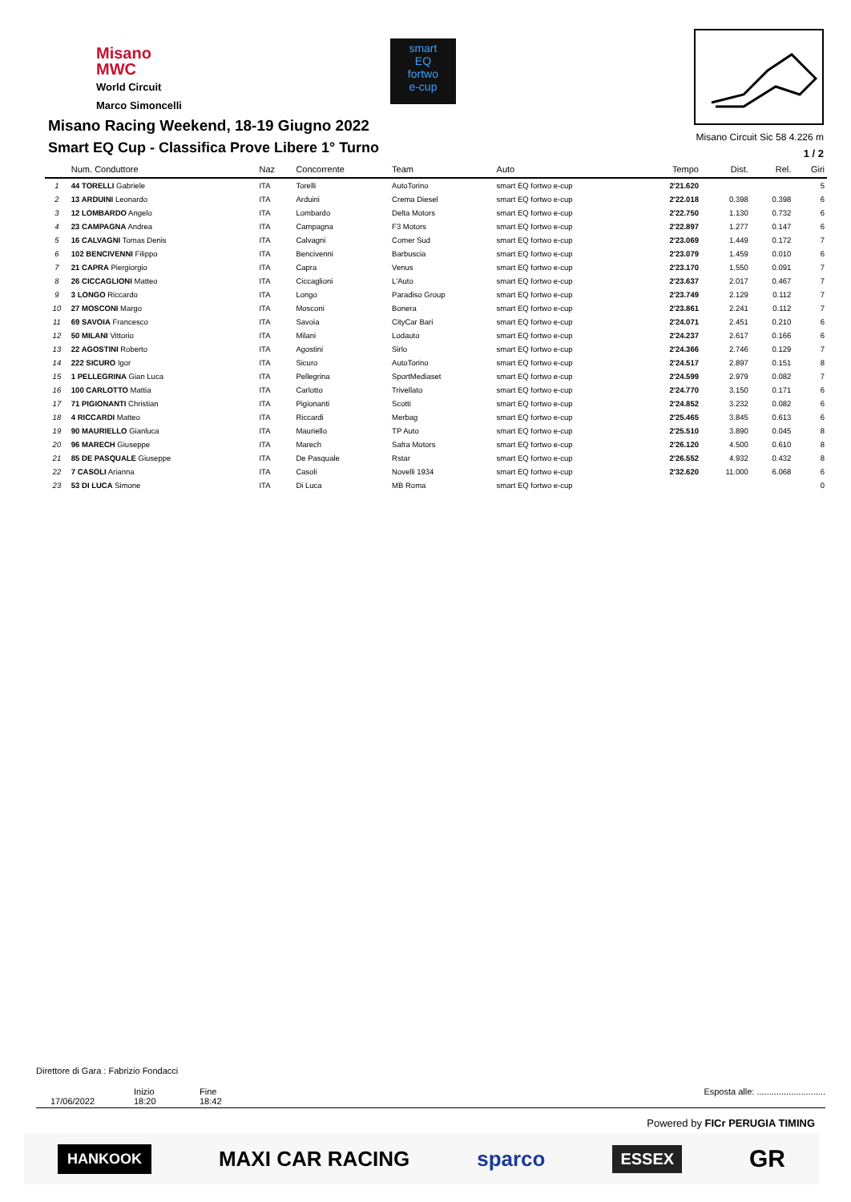Misano
MWC
World Circuit
Marco Simoncelli
smart
EQ
fortwo
e-cup
Misano Racing Weekend, 18-19 Giugno 2022
Smart EQ Cup - Classifica Prove Libere 1° Turno
Misano Circuit Sic 58 4.226 m
1 / 2
| | Num. Conduttore | Naz | Concorrente | Team | Auto | Tempo | Dist. | Rel. | Giri |
| --- | --- | --- | --- | --- | --- | --- | --- | --- | --- |
| 1 | 44 TORELLI Gabriele | ITA | Torelli | AutoTorino | smart EQ fortwo e-cup | 2'21.620 | | | 5 |
| 2 | 13 ARDUINI Leonardo | ITA | Arduini | Crema Diesel | smart EQ fortwo e-cup | 2'22.018 | 0.398 | 0.398 | 6 |
| 3 | 12 LOMBARDO Angelo | ITA | Lombardo | Delta Motors | smart EQ fortwo e-cup | 2'22.750 | 1.130 | 0.732 | 6 |
| 4 | 23 CAMPAGNA Andrea | ITA | Campagna | F3 Motors | smart EQ fortwo e-cup | 2'22.897 | 1.277 | 0.147 | 6 |
| 5 | 16 CALVAGNI Tomas Denis | ITA | Calvagni | Comer Sud | smart EQ fortwo e-cup | 2'23.069 | 1.449 | 0.172 | 7 |
| 6 | 102 BENCIVENNI Filippo | ITA | Bencivenni | Barbuscia | smart EQ fortwo e-cup | 2'23.079 | 1.459 | 0.010 | 6 |
| 7 | 21 CAPRA Piergiorgio | ITA | Capra | Venus | smart EQ fortwo e-cup | 2'23.170 | 1.550 | 0.091 | 7 |
| 8 | 26 CICCAGLIONI Matteo | ITA | Ciccaglioni | L'Auto | smart EQ fortwo e-cup | 2'23.637 | 2.017 | 0.467 | 7 |
| 9 | 3 LONGO Riccardo | ITA | Longo | Paradiso Group | smart EQ fortwo e-cup | 2'23.749 | 2.129 | 0.112 | 7 |
| 10 | 27 MOSCONI Margo | ITA | Mosconi | Bonera | smart EQ fortwo e-cup | 2'23.861 | 2.241 | 0.112 | 7 |
| 11 | 69 SAVOIA Francesco | ITA | Savoia | CityCar Bari | smart EQ fortwo e-cup | 2'24.071 | 2.451 | 0.210 | 6 |
| 12 | 50 MILANI Vittorio | ITA | Milani | Lodauto | smart EQ fortwo e-cup | 2'24.237 | 2.617 | 0.166 | 6 |
| 13 | 22 AGOSTINI Roberto | ITA | Agostini | Sirlo | smart EQ fortwo e-cup | 2'24.366 | 2.746 | 0.129 | 7 |
| 14 | 222 SICURO Igor | ITA | Sicuro | AutoTorino | smart EQ fortwo e-cup | 2'24.517 | 2.897 | 0.151 | 8 |
| 15 | 1 PELLEGRINA Gian Luca | ITA | Pellegrina | SportMediaset | smart EQ fortwo e-cup | 2'24.599 | 2.979 | 0.082 | 7 |
| 16 | 100 CARLOTTO Mattia | ITA | Carlotto | Trivellato | smart EQ fortwo e-cup | 2'24.770 | 3.150 | 0.171 | 6 |
| 17 | 71 PIGIONANTI Christian | ITA | Pigionanti | Scotti | smart EQ fortwo e-cup | 2'24.852 | 3.232 | 0.082 | 6 |
| 18 | 4 RICCARDI Matteo | ITA | Riccardi | Merbag | smart EQ fortwo e-cup | 2'25.465 | 3.845 | 0.613 | 6 |
| 19 | 90 MAURIELLO Gianluca | ITA | Mauriello | TP Auto | smart EQ fortwo e-cup | 2'25.510 | 3.890 | 0.045 | 8 |
| 20 | 96 MARECH Giuseppe | ITA | Marech | Safra Motors | smart EQ fortwo e-cup | 2'26.120 | 4.500 | 0.610 | 8 |
| 21 | 85 DE PASQUALE Giuseppe | ITA | De Pasquale | Rstar | smart EQ fortwo e-cup | 2'26.552 | 4.932 | 0.432 | 8 |
| 22 | 7 CASOLI Arianna | ITA | Casoli | Novelli 1934 | smart EQ fortwo e-cup | 2'32.620 | 11.000 | 6.068 | 6 |
| 23 | 53 DI LUCA Simone | ITA | Di Luca | MB Roma | smart EQ fortwo e-cup | | | | 0 |
Direttore di Gara : Fabrizio Fondacci
17/06/2022 Inizio
18:20
Fine
18:42
Esposta alle: ............................
Powered by FICr PERUGIA TIMING
HANKOOK MAXI CAR RACING sparco ESSEX GR